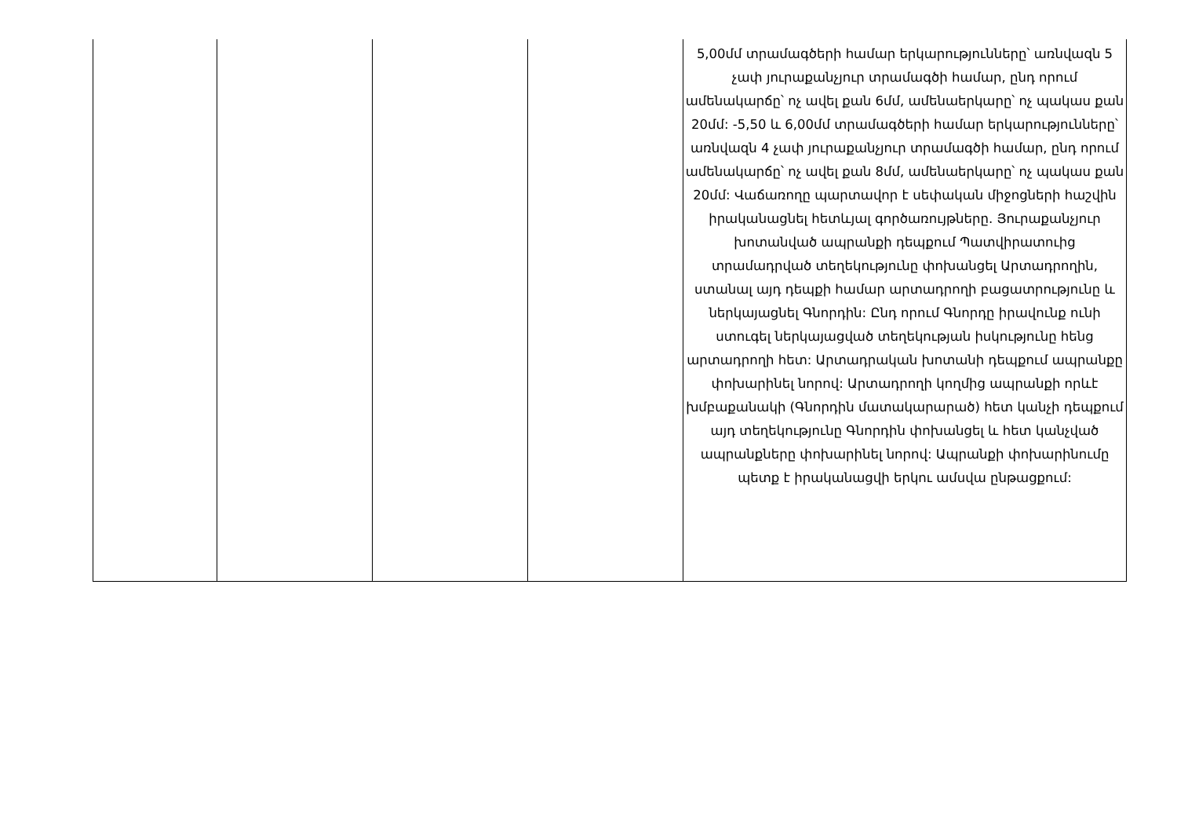| | | | | 5,00մմ տրամագծերի համար երկարությունները՝ առնվազն 5 չափ յուրաքանչյուր տրամագծի համար, ընդ որում ամենակարճը՝ ոչ ավել քան 6մմ, ամենաերկարը՝ ոչ պակաս քան 20մմ: -5,50 և 6,00մմ տրամագծերի համար երկարությունները՝ առնվազն 4 չափ յուրաքանչյուր տրամագծի համար, ընդ որում ամենակարճը՝ ոչ ավել քան 8մմ, ամենաերկարը՝ ոչ պակաս քան 20մմ: Վաճառողը պարտավոր է սեփական միջոցների հաշվին իրականացնել հետևյալ գործառույթները. Յուրաքանչյուր խոտանված ապրանքի դեպքում Պատվիրատուից տրամադրված տեղեկությունը փոխանցել Արտադրողին, ստանալ այդ դեպքի համար արտադրողի բացատրությունը և ներկայացնել Գնորդին: Ընդ որում Գնորդը իրավունք ունի ստուգել ներկայացված տեղեկության իսկությունը հենց արտադրողի հետ: Արտադրական խոտանի դեպքում ապրանքը փոխարինել նորով: Արտադրողի կողմից ապրանքի որևէ խմբաքանակի (Գնորդին մատակարարած) հետ կանչի դեպքում այդ տեղեկությունը Գնորդին փոխանցել և հետ կանչված ապրանքները փոխարինել նորով: Ապրանքի փոխարինումը պետք է իրականացվի երկու ամսվա ընթացքում: |